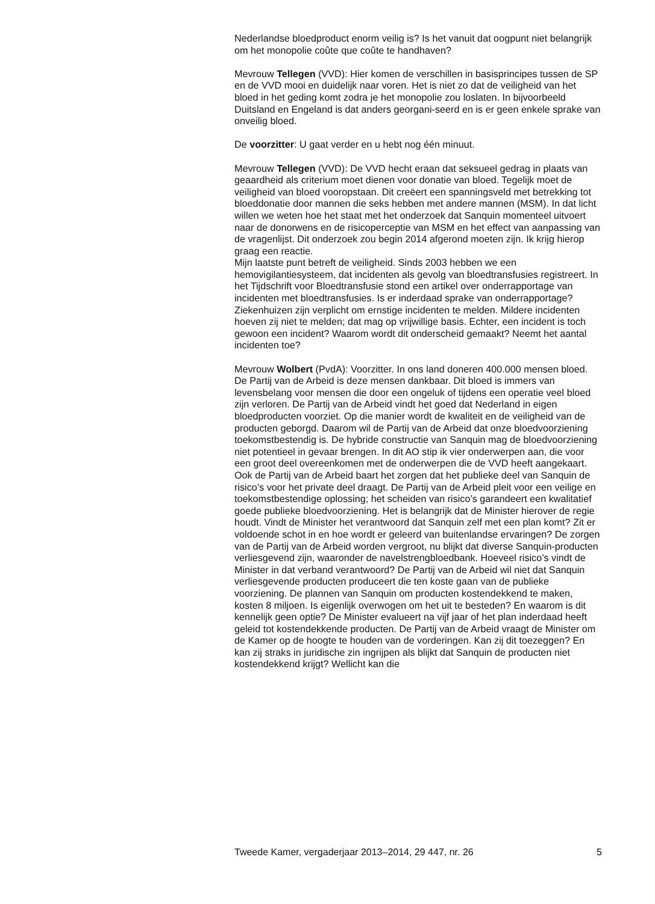Nederlandse bloedproduct enorm veilig is? Is het vanuit dat oogpunt niet belangrijk om het monopolie coûte que coûte te handhaven?
Mevrouw Tellegen (VVD): Hier komen de verschillen in basisprincipes tussen de SP en de VVD mooi en duidelijk naar voren. Het is niet zo dat de veiligheid van het bloed in het geding komt zodra je het monopolie zou loslaten. In bijvoorbeeld Duitsland en Engeland is dat anders georgani-seerd en is er geen enkele sprake van onveilig bloed.
De voorzitter: U gaat verder en u hebt nog één minuut.
Mevrouw Tellegen (VVD): De VVD hecht eraan dat seksueel gedrag in plaats van geaardheid als criterium moet dienen voor donatie van bloed. Tegelijk moet de veiligheid van bloed vooropstaan. Dit creëert een spanningsveld met betrekking tot bloeddonatie door mannen die seks hebben met andere mannen (MSM). In dat licht willen we weten hoe het staat met het onderzoek dat Sanquin momenteel uitvoert naar de donorwens en de risicoperceptie van MSM en het effect van aanpassing van de vragenlijst. Dit onderzoek zou begin 2014 afgerond moeten zijn. Ik krijg hierop graag een reactie.
Mijn laatste punt betreft de veiligheid. Sinds 2003 hebben we een hemovigilantiesysteem, dat incidenten als gevolg van bloedtransfusies registreert. In het Tijdschrift voor Bloedtransfusie stond een artikel over onderrapportage van incidenten met bloedtransfusies. Is er inderdaad sprake van onderrapportage? Ziekenhuizen zijn verplicht om ernstige incidenten te melden. Mildere incidenten hoeven zij niet te melden; dat mag op vrijwillige basis. Echter, een incident is toch gewoon een incident? Waarom wordt dit onderscheid gemaakt? Neemt het aantal incidenten toe?
Mevrouw Wolbert (PvdA): Voorzitter. In ons land doneren 400.000 mensen bloed. De Partij van de Arbeid is deze mensen dankbaar. Dit bloed is immers van levensbelang voor mensen die door een ongeluk of tijdens een operatie veel bloed zijn verloren. De Partij van de Arbeid vindt het goed dat Nederland in eigen bloedproducten voorziet. Op die manier wordt de kwaliteit en de veiligheid van de producten geborgd. Daarom wil de Partij van de Arbeid dat onze bloedvoorziening toekomstbestendig is. De hybride constructie van Sanquin mag de bloedvoorziening niet potentieel in gevaar brengen. In dit AO stip ik vier onderwerpen aan, die voor een groot deel overeenkomen met de onderwerpen die de VVD heeft aangekaart.
Ook de Partij van de Arbeid baart het zorgen dat het publieke deel van Sanquin de risico’s voor het private deel draagt. De Partij van de Arbeid pleit voor een veilige en toekomstbestendige oplossing; het scheiden van risico’s garandeert een kwalitatief goede publieke bloedvoorziening. Het is belangrijk dat de Minister hierover de regie houdt. Vindt de Minister het verantwoord dat Sanquin zelf met een plan komt? Zit er voldoende schot in en hoe wordt er geleerd van buitenlandse ervaringen? De zorgen van de Partij van de Arbeid worden vergroot, nu blijkt dat diverse Sanquin-producten verliesgevend zijn, waaronder de navelstrengbloedbank. Hoeveel risico’s vindt de Minister in dat verband verantwoord? De Partij van de Arbeid wil niet dat Sanquin verliesgevende producten produceert die ten koste gaan van de publieke voorziening. De plannen van Sanquin om producten kostendekkend te maken, kosten 8 miljoen. Is eigenlijk overwogen om het uit te besteden? En waarom is dit kennelijk geen optie? De Minister evalueert na vijf jaar of het plan inderdaad heeft geleid tot kostendekkende producten. De Partij van de Arbeid vraagt de Minister om de Kamer op de hoogte te houden van de vorderingen. Kan zij dit toezeggen? En kan zij straks in juridische zin ingrijpen als blijkt dat Sanquin de producten niet kostendekkend krijgt? Wellicht kan die
Tweede Kamer, vergaderjaar 2013–2014, 29 447, nr. 26 5